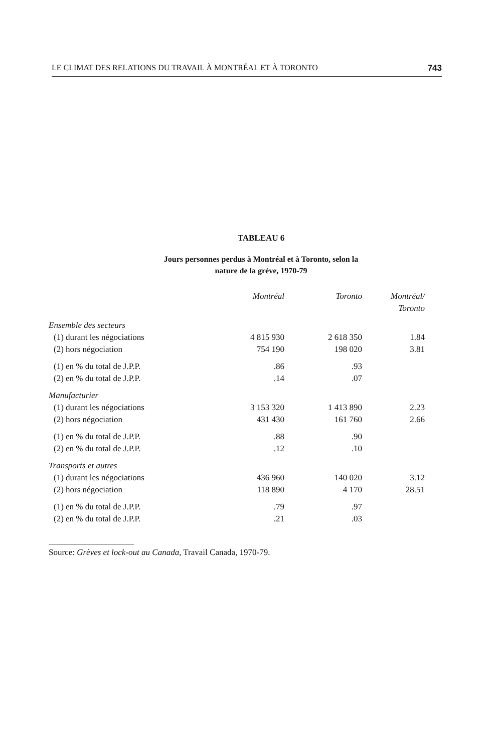LE CLIMAT DES RELATIONS DU TRAVAIL À MONTRÉAL ET À TORONTO 743
TABLEAU 6
Jours personnes perdus à Montréal et à Toronto, selon la
nature de la grève, 1970-79
| | Montréal | Toronto | Montréal/ Toronto |
| --- | --- | --- | --- |
| Ensemble des secteurs | | | |
| (1) durant les négociations | 4 815 930 | 2 618 350 | 1.84 |
| (2) hors négociation | 754 190 | 198 020 | 3.81 |
| (1) en % du total de J.P.P. | .86 | .93 | |
| (2) en % du total de J.P.P. | .14 | .07 | |
| Manufacturier | | | |
| (1) durant les négociations | 3 153 320 | 1 413 890 | 2.23 |
| (2) hors négociation | 431 430 | 161 760 | 2.66 |
| (1) en % du total de J.P.P. | .88 | .90 | |
| (2) en % du total de J.P.P. | .12 | .10 | |
| Transports et autres | | | |
| (1) durant les négociations | 436 960 | 140 020 | 3.12 |
| (2) hors négociation | 118 890 | 4 170 | 28.51 |
| (1) en % du total de J.P.P. | .79 | .97 | |
| (2) en % du total de J.P.P. | .21 | .03 | |
Source: Grèves et lock-out au Canada, Travail Canada, 1970-79.